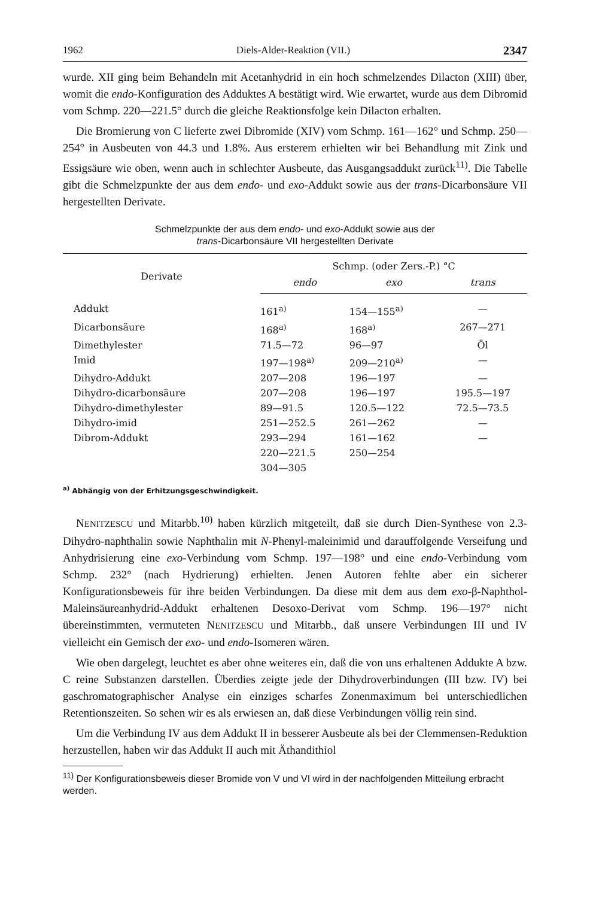1962 Diels-Alder-Reaktion (VII.) 2347
wurde. XII ging beim Behandeln mit Acetanhydrid in ein hoch schmelzendes Dilacton (XIII) über, womit die endo-Konfiguration des Adduktes A bestätigt wird. Wie erwartet, wurde aus dem Dibromid vom Schmp. 220—221.5° durch die gleiche Reaktionsfolge kein Dilacton erhalten.
Die Bromierung von C lieferte zwei Dibromide (XIV) vom Schmp. 161—162° und Schmp. 250—254° in Ausbeuten von 44.3 und 1.8%. Aus ersterem erhielten wir bei Behandlung mit Zink und Essigsäure wie oben, wenn auch in schlechter Ausbeute, das Ausgangsaddukt zurück<sup>11)</sup>. Die Tabelle gibt die Schmelzpunkte der aus dem endo- und exo-Addukt sowie aus der trans-Dicarbonsäure VII hergestellten Derivate.
Schmelzpunkte der aus dem endo- und exo-Addukt sowie aus der
trans-Dicarbonsäure VII hergestellten Derivate
| Derivate | Schmp. (oder Zers.-P.) °C | | |
| --- | --- | --- | --- |
| | endo | exo | trans |
| Addukt | 161<sup>a)</sup> | 154—155<sup>a)</sup> | — |
| Dicarbonsäure | 168<sup>a)</sup> | 168<sup>a)</sup> | 267—271 |
| Dimethylester | 71.5—72 | 96—97 | Öl |
| Imid | 197—198<sup>a)</sup> | 209—210<sup>a)</sup> | — |
| Dihydro-Addukt | 207—208 | 196—197 | — |
| Dihydro-dicarbonsäure | 207—208 | 196—197 | 195.5—197 |
| Dihydro-dimethylester | 89—91.5 | 120.5—122 | 72.5—73.5 |
| Dihydro-imid | 251—252.5 | 261—262 | — |
| Dibrom-Addukt | 293—294 220—221.5 304—305 | 161—162 250—254 | — |
<sup>a)</sup> Abhängig von der Erhitzungsgeschwindigkeit.
NENITZESCU und Mitarbb.<sup>10)</sup> haben kürzlich mitgeteilt, daß sie durch Dien-Synthese von 2.3-Dihydro-naphthalin sowie Naphthalin mit N-Phenyl-maleinimid und darauffolgende Verseifung und Anhydrisierung eine exo-Verbindung vom Schmp. 197—198° und eine endo-Verbindung vom Schmp. 232° (nach Hydrierung) erhielten. Jenen Autoren fehlte aber ein sicherer Konfigurationsbeweis für ihre beiden Verbindungen. Da diese mit dem aus dem exo-β-Naphthol-Maleinsäureanhydrid-Addukt erhaltenen Desoxo-Derivat vom Schmp. 196—197° nicht übereinstimmten, vermuteten NENITZESCU und Mitarbb., daß unsere Verbindungen III und IV vielleicht ein Gemisch der exo- und endo-Isomeren wären.
Wie oben dargelegt, leuchtet es aber ohne weiteres ein, daß die von uns erhaltenen Addukte A bzw. C reine Substanzen darstellen. Überdies zeigte jede der Dihydroverbindungen (III bzw. IV) bei gaschromatographischer Analyse ein einziges scharfes Zonenmaximum bei unterschiedlichen Retentionszeiten. So sehen wir es als erwiesen an, daß diese Verbindungen völlig rein sind.
Um die Verbindung IV aus dem Addukt II in besserer Ausbeute als bei der Clemmensen-Reduktion herzustellen, haben wir das Addukt II auch mit Äthandithiol
<sup>11)</sup> Der Konfigurationsbeweis dieser Bromide von V und VI wird in der nachfolgenden Mitteilung erbracht werden.